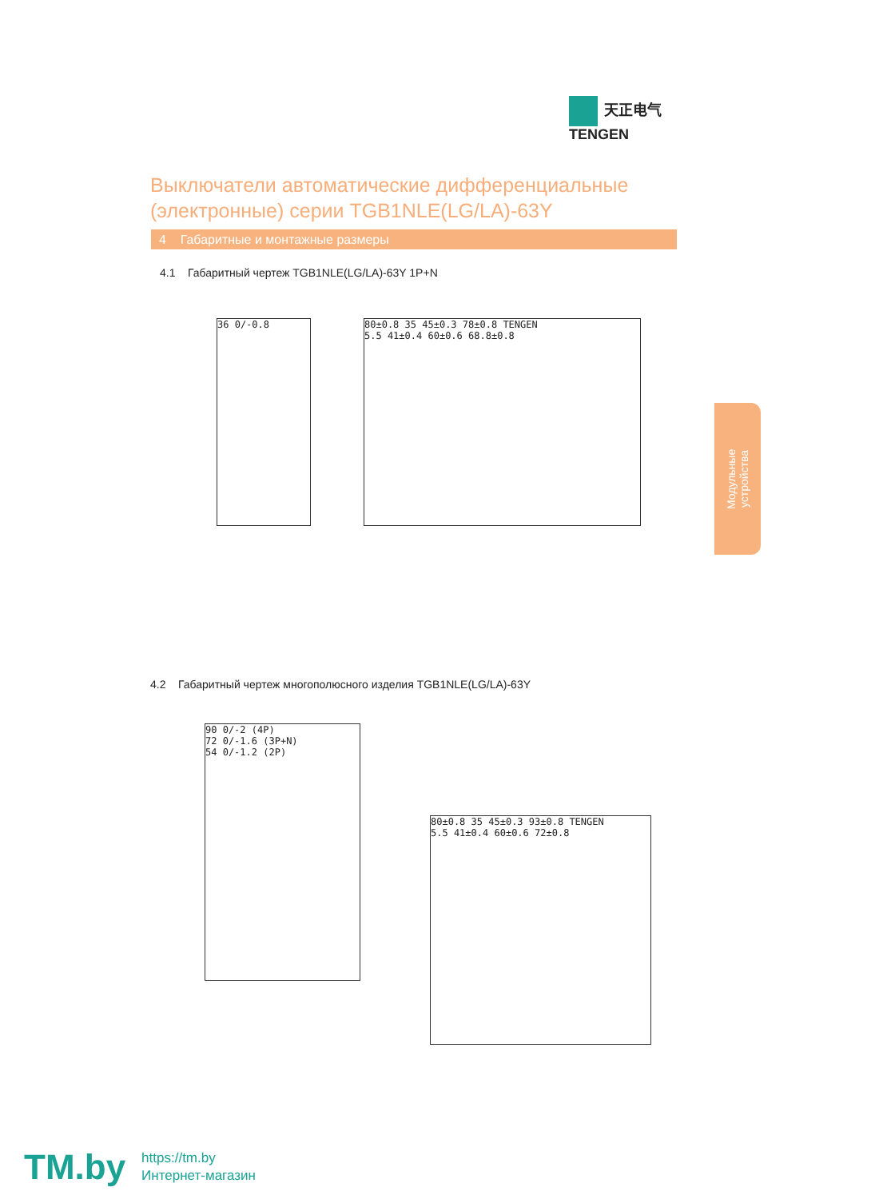天正电气
TENGEN
Выключатели автоматические дифференциальные (электронные) серии TGB1NLE(LG/LA)-63Y
4 Габаритные и монтажные размеры
4.1 Габаритный чертеж TGB1NLE(LG/LA)-63Y 1P+N
36 0/-0.8
80±0.8 35 45±0.3 78±0.8 TENGEN
5.5 41±0.4 60±0.6 68.8±0.8
Модульные
устройства
4.2 Габаритный чертеж многополюсного изделия TGB1NLE(LG/LA)-63Y
90 0/-2 (4P)
72 0/-1.6 (3P+N)
54 0/-1.2 (2P)
80±0.8 35 45±0.3 93±0.8 TENGEN
5.5 41±0.4 60±0.6 72±0.8
TM.by
https://tm.by
Интернет-магазин